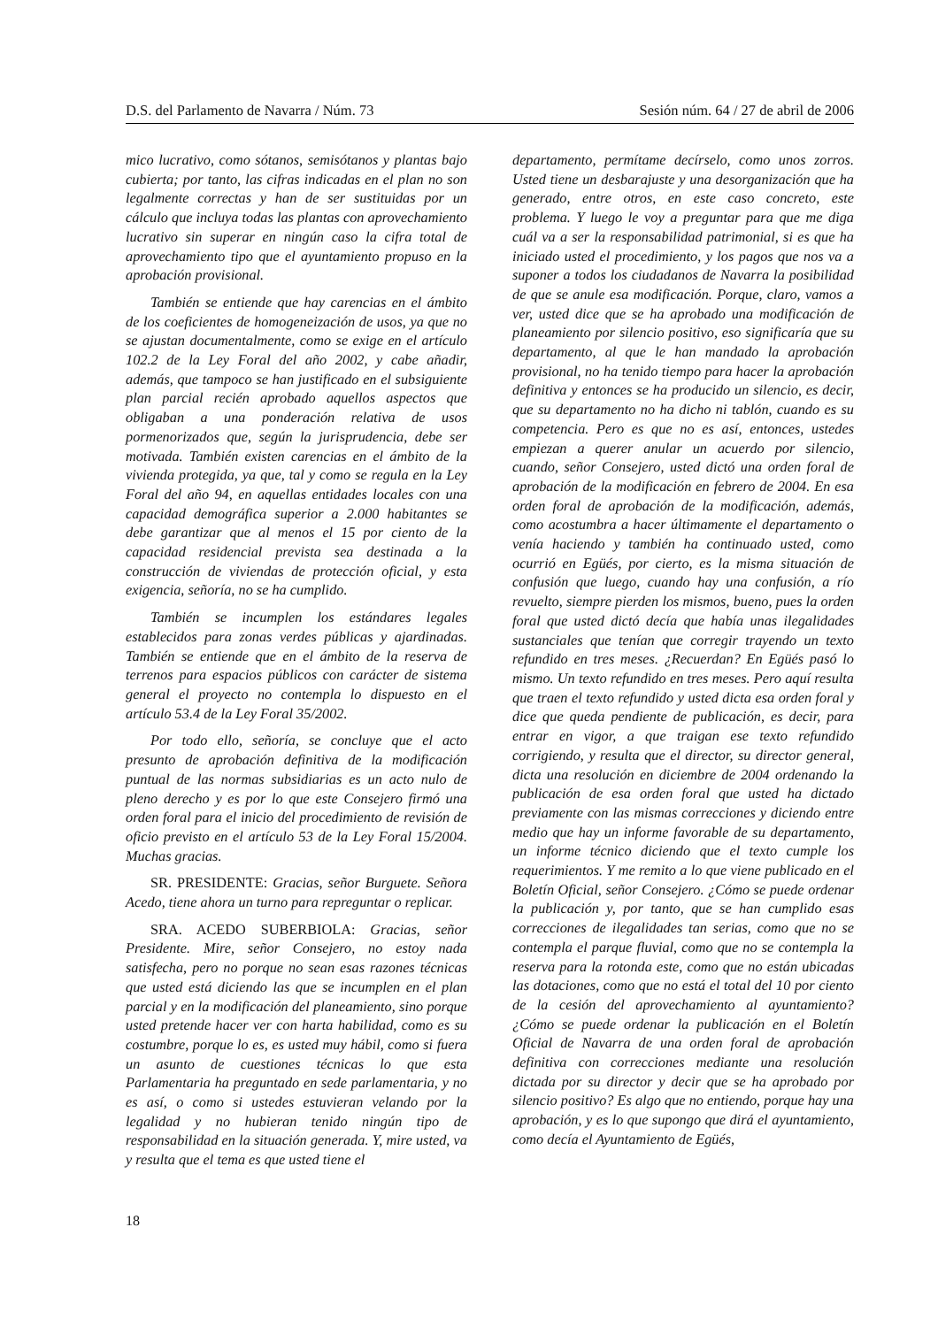D.S. del Parlamento de Navarra / Núm. 73 Sesión núm. 64 / 27 de abril de 2006
mico lucrativo, como sótanos, semisótanos y plantas bajo cubierta; por tanto, las cifras indicadas en el plan no son legalmente correctas y han de ser sustituidas por un cálculo que incluya todas las plantas con aprovechamiento lucrativo sin superar en ningún caso la cifra total de aprovechamiento tipo que el ayuntamiento propuso en la aprobación provisional.
También se entiende que hay carencias en el ámbito de los coeficientes de homogeneización de usos, ya que no se ajustan documentalmente, como se exige en el artículo 102.2 de la Ley Foral del año 2002, y cabe añadir, además, que tampoco se han justificado en el subsiguiente plan parcial recién aprobado aquellos aspectos que obligaban a una ponderación relativa de usos pormenorizados que, según la jurisprudencia, debe ser motivada. También existen carencias en el ámbito de la vivienda protegida, ya que, tal y como se regula en la Ley Foral del año 94, en aquellas entidades locales con una capacidad demográfica superior a 2.000 habitantes se debe garantizar que al menos el 15 por ciento de la capacidad residencial prevista sea destinada a la construcción de viviendas de protección oficial, y esta exigencia, señoría, no se ha cumplido.
También se incumplen los estándares legales establecidos para zonas verdes públicas y ajardinadas. También se entiende que en el ámbito de la reserva de terrenos para espacios públicos con carácter de sistema general el proyecto no contempla lo dispuesto en el artículo 53.4 de la Ley Foral 35/2002.
Por todo ello, señoría, se concluye que el acto presunto de aprobación definitiva de la modificación puntual de las normas subsidiarias es un acto nulo de pleno derecho y es por lo que este Consejero firmó una orden foral para el inicio del procedimiento de revisión de oficio previsto en el artículo 53 de la Ley Foral 15/2004. Muchas gracias.
SR. PRESIDENTE: Gracias, señor Burguete. Señora Acedo, tiene ahora un turno para repreguntar o replicar.
SRA. ACEDO SUBERBIOLA: Gracias, señor Presidente. Mire, señor Consejero, no estoy nada satisfecha, pero no porque no sean esas razones técnicas que usted está diciendo las que se incumplen en el plan parcial y en la modificación del planeamiento, sino porque usted pretende hacer ver con harta habilidad, como es su costumbre, porque lo es, es usted muy hábil, como si fuera un asunto de cuestiones técnicas lo que esta Parlamentaria ha preguntado en sede parlamentaria, y no es así, o como si ustedes estuvieran velando por la legalidad y no hubieran tenido ningún tipo de responsabilidad en la situación generada. Y, mire usted, va y resulta que el tema es que usted tiene el
departamento, permítame decírselo, como unos zorros. Usted tiene un desbarajuste y una desorganización que ha generado, entre otros, en este caso concreto, este problema. Y luego le voy a preguntar para que me diga cuál va a ser la responsabilidad patrimonial, si es que ha iniciado usted el procedimiento, y los pagos que nos va a suponer a todos los ciudadanos de Navarra la posibilidad de que se anule esa modificación. Porque, claro, vamos a ver, usted dice que se ha aprobado una modificación de planeamiento por silencio positivo, eso significaría que su departamento, al que le han mandado la aprobación provisional, no ha tenido tiempo para hacer la aprobación definitiva y entonces se ha producido un silencio, es decir, que su departamento no ha dicho ni tablón, cuando es su competencia. Pero es que no es así, entonces, ustedes empiezan a querer anular un acuerdo por silencio, cuando, señor Consejero, usted dictó una orden foral de aprobación de la modificación en febrero de 2004. En esa orden foral de aprobación de la modificación, además, como acostumbra a hacer últimamente el departamento o venía haciendo y también ha continuado usted, como ocurrió en Egüés, por cierto, es la misma situación de confusión que luego, cuando hay una confusión, a río revuelto, siempre pierden los mismos, bueno, pues la orden foral que usted dictó decía que había unas ilegalidades sustanciales que tenían que corregir trayendo un texto refundido en tres meses. ¿Recuerdan? En Egüés pasó lo mismo. Un texto refundido en tres meses. Pero aquí resulta que traen el texto refundido y usted dicta esa orden foral y dice que queda pendiente de publicación, es decir, para entrar en vigor, a que traigan ese texto refundido corrigiendo, y resulta que el director, su director general, dicta una resolución en diciembre de 2004 ordenando la publicación de esa orden foral que usted ha dictado previamente con las mismas correcciones y diciendo entre medio que hay un informe favorable de su departamento, un informe técnico diciendo que el texto cumple los requerimientos. Y me remito a lo que viene publicado en el Boletín Oficial, señor Consejero. ¿Cómo se puede ordenar la publicación y, por tanto, que se han cumplido esas correcciones de ilegalidades tan serias, como que no se contempla el parque fluvial, como que no se contempla la reserva para la rotonda este, como que no están ubicadas las dotaciones, como que no está el total del 10 por ciento de la cesión del aprovechamiento al ayuntamiento? ¿Cómo se puede ordenar la publicación en el Boletín Oficial de Navarra de una orden foral de aprobación definitiva con correcciones mediante una resolución dictada por su director y decir que se ha aprobado por silencio positivo? Es algo que no entiendo, porque hay una aprobación, y es lo que supongo que dirá el ayuntamiento, como decía el Ayuntamiento de Egüés,
18